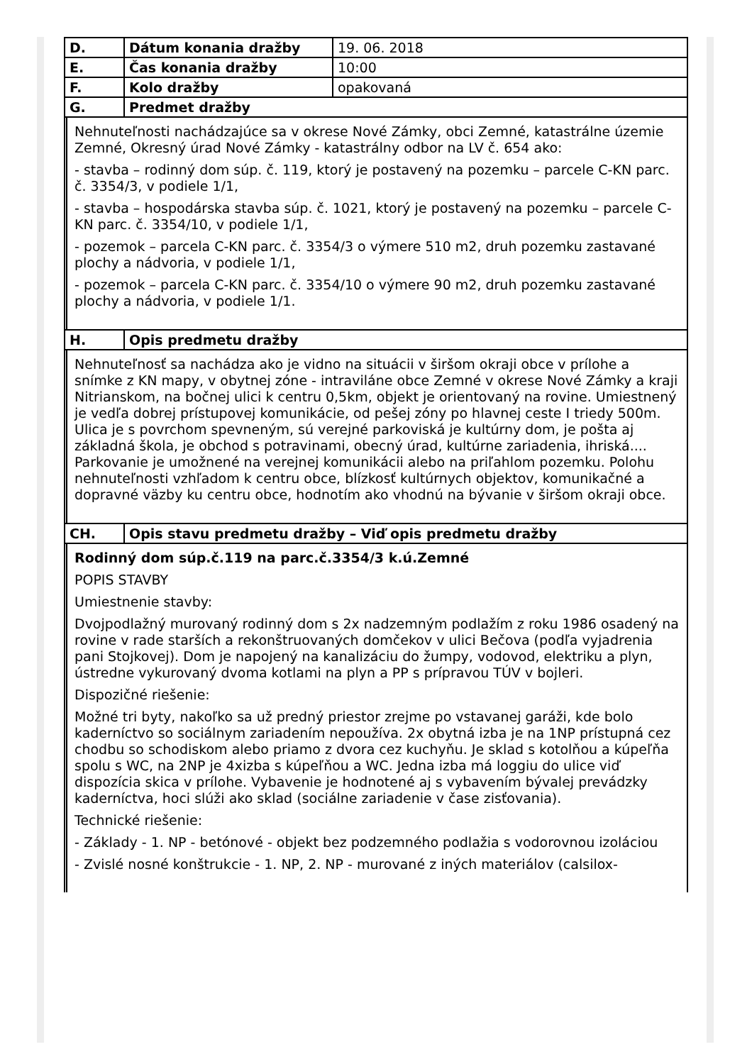| D. | Dátum konania dražby | 19. 06. 2018 |
| E. | Čas konania dražby | 10:00 |
| F. | Kolo dražby | opakovaná |
| G. | Predmet dražby | |
Nehnuteľnosti nachádzajúce sa v okrese Nové Zámky, obci Zemné, katastrálne územie Zemné, Okresný úrad Nové Zámky - katastrálny odbor na LV č. 654 ako:
- stavba – rodinný dom súp. č. 119, ktorý je postavený na pozemku – parcele C-KN parc. č. 3354/3, v podiele 1/1,
- stavba – hospodárska stavba súp. č. 1021, ktorý je postavený na pozemku – parcele C-KN parc. č. 3354/10, v podiele 1/1,
- pozemok – parcela C-KN parc. č. 3354/3 o výmere 510 m2, druh pozemku zastavané plochy a nádvoria, v podiele 1/1,
- pozemok – parcela C-KN parc. č. 3354/10 o výmere 90 m2, druh pozemku zastavané plochy a nádvoria, v podiele 1/1.
| H. | Opis predmetu dražby |
Nehnuteľnosť sa nachádza ako je vidno na situácii v širšom okraji obce v prílohe a snímke z KN mapy, v obytnej zóne - intraviláne obce Zemné v okrese Nové Zámky a kraji Nitrianskom, na bočnej ulici k centru 0,5km, objekt je orientovaný na rovine. Umiestnený je vedľa dobrej prístupovej komunikácie, od pešej zóny po hlavnej ceste I triedy 500m. Ulica je s povrchom spevneným, sú verejné parkoviská je kultúrny dom, je pošta aj základná škola, je obchod s potravinami, obecný úrad, kultúrne zariadenia, ihriská.... Parkovanie je umožnené na verejnej komunikácii alebo na priľahlom pozemku. Polohu nehnuteľnosti vzhľadom k centru obce, blízkosť kultúrnych objektov, komunikačné a dopravné väzby ku centru obce, hodnotím ako vhodnú na bývanie v širšom okraji obce.
| CH. | Opis stavu predmetu dražby – Viď opis predmetu dražby |
Rodinný dom súp.č.119 na parc.č.3354/3 k.ú.Zemné
POPIS STAVBY
Umiestnenie stavby:
Dvojpodlažný murovaný rodinný dom s 2x nadzemným podlažím z roku 1986 osadený na rovine v rade starších a rekonštruovaných domčekov v ulici Bečova (podľa vyjadrenia pani Stojkovej). Dom je napojený na kanalizáciu do žumpy, vodovod, elektriku a plyn, ústredne vykurovaný dvoma kotlami na plyn a PP s prípravou TÚV v bojleri.
Dispozičné riešenie:
Možné tri byty, nakoľko sa už predný priestor zrejme po vstavanej garáži, kde bolo kaderníctvo so sociálnym zariadením nepoužíva. 2x obytná izba je na 1NP prístupná cez chodbu so schodiskom alebo priamo z dvora cez kuchyňu. Je sklad s kotolňou a kúpeľňa spolu s WC, na 2NP je 4xizba s kúpeľňou a WC. Jedna izba má loggiu do ulice viď dispozícia skica v prílohe. Vybavenie je hodnotené aj s vybavením bývalej prevádzky kaderníctva, hoci slúži ako sklad (sociálne zariadenie v čase zisťovania).
Technické riešenie:
- Základy - 1. NP - betónové - objekt bez podzemného podlažia s vodorovnou izoláciou
- Zvislé nosné konštrukcie - 1. NP, 2. NP - murované z iných materiálov (calsilox-